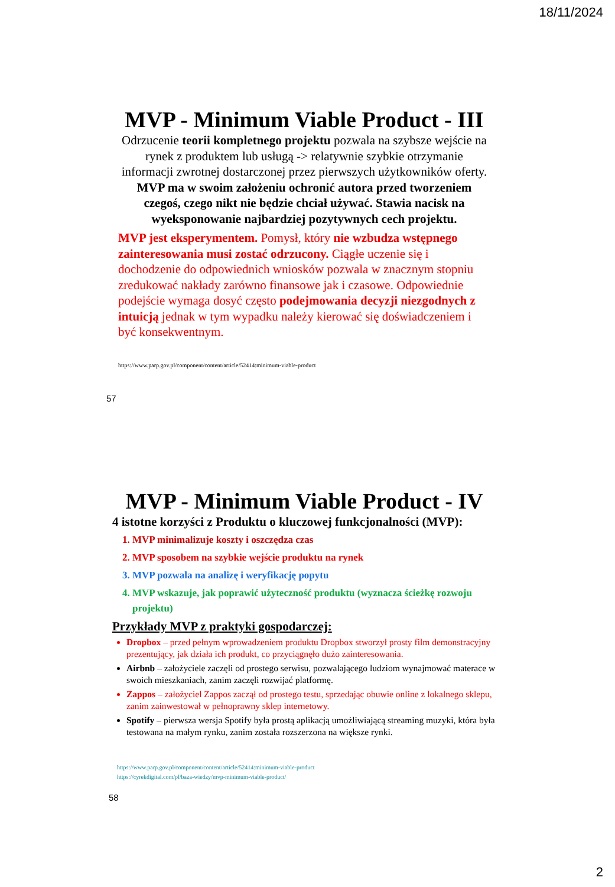18/11/2024
MVP - Minimum Viable Product - III
Odrzucenie teorii kompletnego projektu pozwala na szybsze wejście na rynek z produktem lub usługą -> relatywnie szybkie otrzymanie informacji zwrotnej dostarczonej przez pierwszych użytkowników oferty. MVP ma w swoim założeniu ochronić autora przed tworzeniem czegoś, czego nikt nie będzie chciał używać. Stawia nacisk na wyeksponowanie najbardziej pozytywnych cech projektu.
MVP jest eksperymentem. Pomysł, który nie wzbudza wstępnego zainteresowania musi zostać odrzucony. Ciągłe uczenie się i dochodzenie do odpowiednich wniosków pozwala w znacznym stopniu zredukować nakłady zarówno finansowe jak i czasowe. Odpowiednie podejście wymaga dosyć często podejmowania decyzji niezgodnych z intuicją jednak w tym wypadku należy kierować się doświadczeniem i być konsekwentnym.
https://www.parp.gov.pl/component/content/article/52414:minimum-viable-product
57
MVP - Minimum Viable Product - IV
4 istotne korzyści z Produktu o kluczowej funkcjonalności (MVP):
1. MVP minimalizuje koszty i oszczędza czas
2. MVP sposobem na szybkie wejście produktu na rynek
3. MVP pozwala na analizę i weryfikację popytu
4. MVP wskazuje, jak poprawić użyteczność produktu (wyznacza ścieżkę rozwoju projektu)
Przykłady MVP z praktyki gospodarczej:
Dropbox – przed pełnym wprowadzeniem produktu Dropbox stworzył prosty film demonstracyjny prezentujący, jak działa ich produkt, co przyciągnęło dużo zainteresowania.
Airbnb – założyciele zaczęli od prostego serwisu, pozwalającego ludziom wynajmować materace w swoich mieszkaniach, zanim zaczęli rozwijać platformę.
Zappos – założyciel Zappos zaczął od prostego testu, sprzedając obuwie online z lokalnego sklepu, zanim zainwestował w pełnoprawny sklep internetowy.
Spotify – pierwsza wersja Spotify była prostą aplikacją umożliwiającą streaming muzyki, która była testowana na małym rynku, zanim została rozszerzona na większe rynki.
https://www.parp.gov.pl/component/content/article/52414:minimum-viable-product
https://cyrekdigital.com/pl/baza-wiedzy/mvp-minimum-viable-product/
58
2